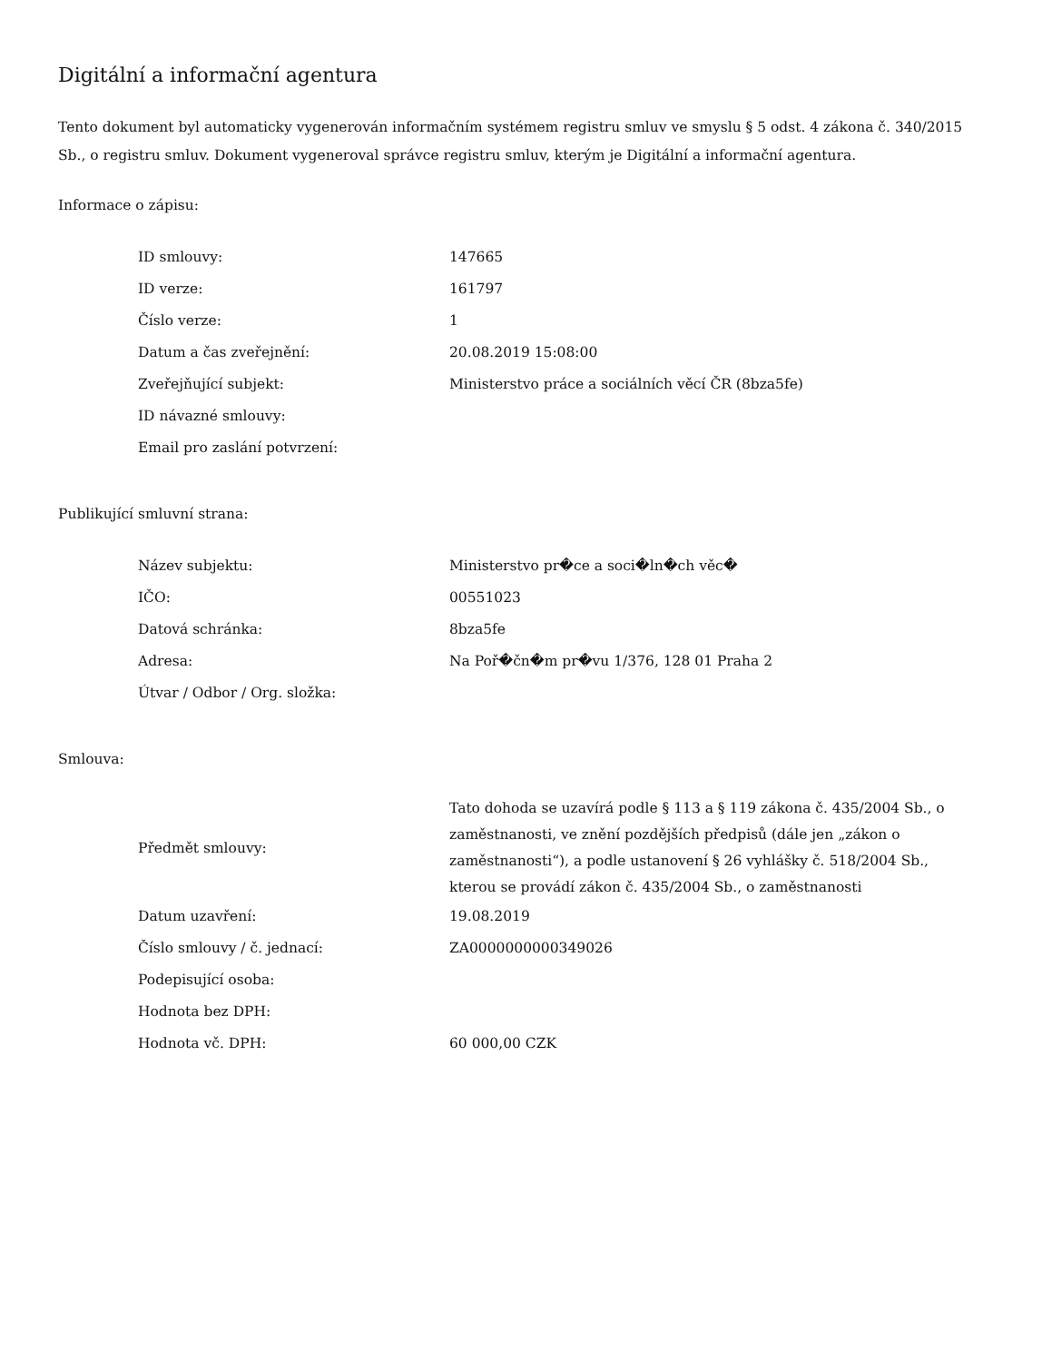Digitální a informační agentura
Tento dokument byl automaticky vygenerován informačním systémem registru smluv ve smyslu § 5 odst. 4 zákona č. 340/2015 Sb., o registru smluv. Dokument vygeneroval správce registru smluv, kterým je Digitální a informační agentura.
Informace o zápisu:
| ID smlouvy: | 147665 |
| ID verze: | 161797 |
| Číslo verze: | 1 |
| Datum a čas zveřejnění: | 20.08.2019 15:08:00 |
| Zveřejňující subjekt: | Ministerstvo práce a sociálních věcí ČR (8bza5fe) |
| ID návazné smlouvy: | |
| Email pro zaslání potvrzení: | |
Publikující smluvní strana:
| Název subjektu: | Ministerstvo pr�ce a soci�ln�ch věc� |
| IČO: | 00551023 |
| Datová schránka: | 8bza5fe |
| Adresa: | Na Poř�čn�m pr�vu 1/376, 128 01 Praha 2 |
| Útvar / Odbor / Org. složka: | |
Smlouva:
| Předmět smlouvy: | Tato dohoda se uzavírá podle § 113 a § 119 zákona č. 435/2004 Sb., o zaměstnanosti, ve znění pozdějších předpisů (dále jen „zákon o zaměstnanosti“), a podle ustanovení § 26 vyhlášky č. 518/2004 Sb., kterou se provádí zákon č. 435/2004 Sb., o zaměstnanosti |
| Datum uzavření: | 19.08.2019 |
| Číslo smlouvy / č. jednací: | ZA0000000000349026 |
| Podepisující osoba: | |
| Hodnota bez DPH: | |
| Hodnota vč. DPH: | 60 000,00 CZK |